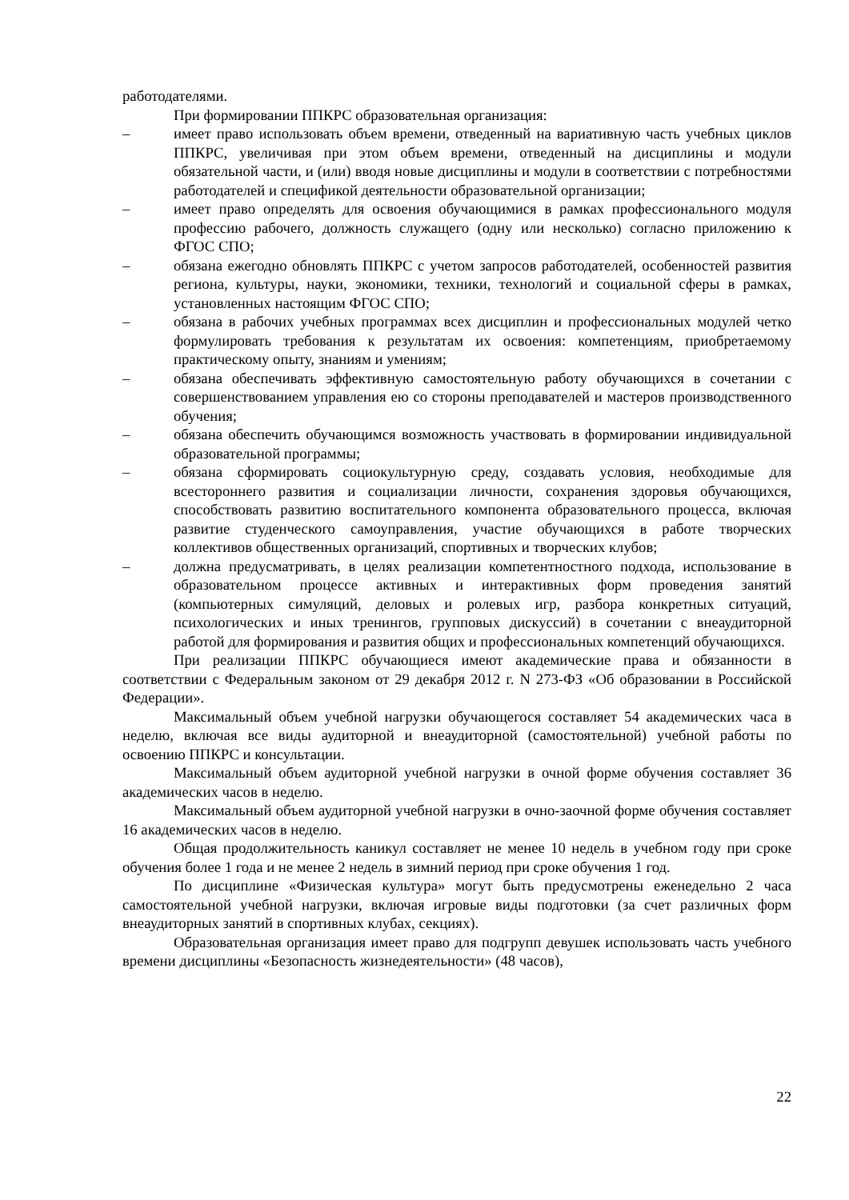работодателями.
При формировании ППКРС образовательная организация:
– имеет право использовать объем времени, отведенный на вариативную часть учебных циклов ППКРС, увеличивая при этом объем времени, отведенный на дисциплины и модули обязательной части, и (или) вводя новые дисциплины и модули в соответствии с потребностями работодателей и спецификой деятельности образовательной организации;
– имеет право определять для освоения обучающимися в рамках профессионального модуля профессию рабочего, должность служащего (одну или несколько) согласно приложению к ФГОС СПО;
– обязана ежегодно обновлять ППКРС с учетом запросов работодателей, особенностей развития региона, культуры, науки, экономики, техники, технологий и социальной сферы в рамках, установленных настоящим ФГОС СПО;
– обязана в рабочих учебных программах всех дисциплин и профессиональных модулей четко формулировать требования к результатам их освоения: компетенциям, приобретаемому практическому опыту, знаниям и умениям;
– обязана обеспечивать эффективную самостоятельную работу обучающихся в сочетании с совершенствованием управления ею со стороны преподавателей и мастеров производственного обучения;
– обязана обеспечить обучающимся возможность участвовать в формировании индивидуальной образовательной программы;
– обязана сформировать социокультурную среду, создавать условия, необходимые для всестороннего развития и социализации личности, сохранения здоровья обучающихся, способствовать развитию воспитательного компонента образовательного процесса, включая развитие студенческого самоуправления, участие обучающихся в работе творческих коллективов общественных организаций, спортивных и творческих клубов;
– должна предусматривать, в целях реализации компетентностного подхода, использование в образовательном процессе активных и интерактивных форм проведения занятий (компьютерных симуляций, деловых и ролевых игр, разбора конкретных ситуаций, психологических и иных тренингов, групповых дискуссий) в сочетании с внеаудиторной работой для формирования и развития общих и профессиональных компетенций обучающихся.
При реализации ППКРС обучающиеся имеют академические права и обязанности в соответствии с Федеральным законом от 29 декабря 2012 г. N 273-ФЗ «Об образовании в Российской Федерации».
Максимальный объем учебной нагрузки обучающегося составляет 54 академических часа в неделю, включая все виды аудиторной и внеаудиторной (самостоятельной) учебной работы по освоению ППКРС и консультации.
Максимальный объем аудиторной учебной нагрузки в очной форме обучения составляет 36 академических часов в неделю.
Максимальный объем аудиторной учебной нагрузки в очно-заочной форме обучения составляет 16 академических часов в неделю.
Общая продолжительность каникул составляет не менее 10 недель в учебном году при сроке обучения более 1 года и не менее 2 недель в зимний период при сроке обучения 1 год.
По дисциплине «Физическая культура» могут быть предусмотрены еженедельно 2 часа самостоятельной учебной нагрузки, включая игровые виды подготовки (за счет различных форм внеаудиторных занятий в спортивных клубах, секциях).
Образовательная организация имеет право для подгрупп девушек использовать часть учебного времени дисциплины «Безопасность жизнедеятельности» (48 часов),
22